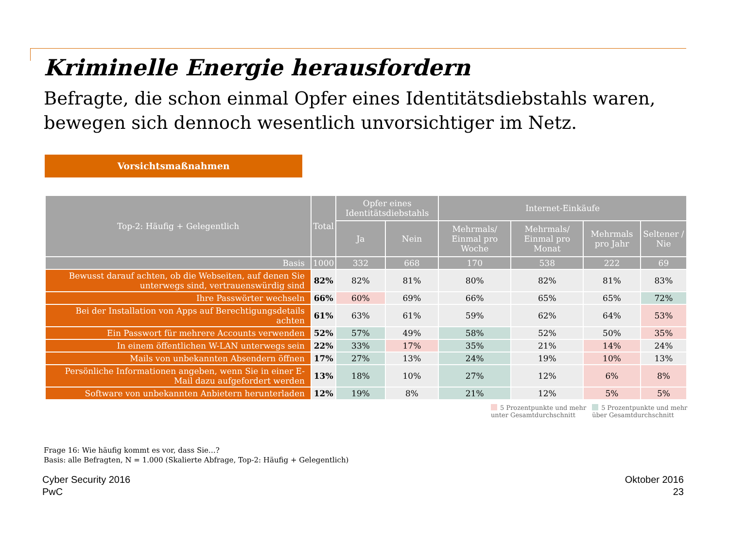Kriminelle Energie herausfordern
Befragte, die schon einmal Opfer eines Identitätsdiebstahls waren, bewegen sich dennoch wesentlich unvorsichtiger im Netz.
Vorsichtsmaßnahmen
| Top-2: Häufig + Gelegentlich | Total | Opfer eines Identitätsdiebstahls | | Internet-Einkäufe | | | |
| --- | --- | --- | --- | --- | --- | --- | --- |
| | | Ja | Nein | Mehrmals/ Einmal pro Woche | Mehrmals/ Einmal pro Monat | Mehrmals pro Jahr | Seltener / Nie |
| Basis | 1000 | 332 | 668 | 170 | 538 | 222 | 69 |
| Bewusst darauf achten, ob die Webseiten, auf denen Sie unterwegs sind, vertrauenswürdig sind | 82% | 82% | 81% | 80% | 82% | 81% | 83% |
| Ihre Passwörter wechseln | 66% | 60% | 69% | 66% | 65% | 65% | 72% |
| Bei der Installation von Apps auf Berechtigungsdetails achten | 61% | 63% | 61% | 59% | 62% | 64% | 53% |
| Ein Passwort für mehrere Accounts verwenden | 52% | 57% | 49% | 58% | 52% | 50% | 35% |
| In einem öffentlichen W-LAN unterwegs sein | 22% | 33% | 17% | 35% | 21% | 14% | 24% |
| Mails von unbekannten Absendern öffnen | 17% | 27% | 13% | 24% | 19% | 10% | 13% |
| Persönliche Informationen angeben, wenn Sie in einer E-Mail dazu aufgefordert werden | 13% | 18% | 10% | 27% | 12% | 6% | 8% |
| Software von unbekannten Anbietern herunterladen | 12% | 19% | 8% | 21% | 12% | 5% | 5% |
5 Prozentpunkte und mehr
unter Gesamtdurchschnitt
5 Prozentpunkte und mehr
über Gesamtdurchschnitt
Frage 16: Wie häufig kommt es vor, dass Sie…?
Basis: alle Befragten, N = 1.000 (Skalierte Abfrage, Top-2: Häufig + Gelegentlich)
Cyber Security 2016
PwC
Oktober 2016
23